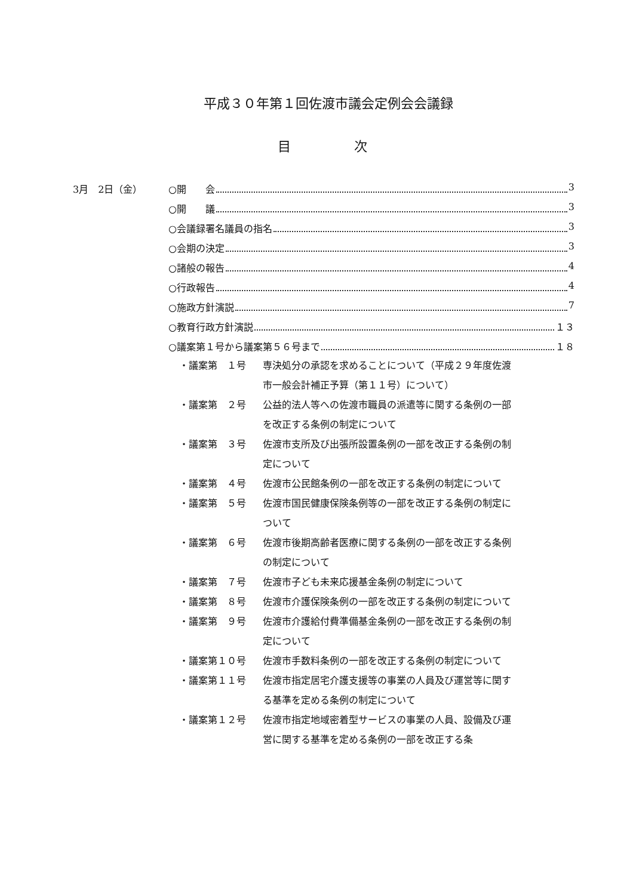平成３０年第１回佐渡市議会定例会会議録
目 次
3月　2日（金） ○開　　会 3
○開　　議 3
○会議録署名議員の指名 3
○会期の決定 3
○諸般の報告 4
○行政報告 4
○施政方針演説 7
○教育行政方針演説 １３
○議案第１号から議案第５６号まで １８
・議案第　１号 専決処分の承認を求めることについて（平成２９年度佐渡市一般会計補正予算（第１１号）について）
・議案第　２号 公益的法人等への佐渡市職員の派遣等に関する条例の一部を改正する条例の制定について
・議案第　３号 佐渡市支所及び出張所設置条例の一部を改正する条例の制定について
・議案第　４号 佐渡市公民館条例の一部を改正する条例の制定について
・議案第　５号 佐渡市国民健康保険条例等の一部を改正する条例の制定について
・議案第　６号 佐渡市後期高齢者医療に関する条例の一部を改正する条例の制定について
・議案第　７号 佐渡市子ども未来応援基金条例の制定について
・議案第　８号 佐渡市介護保険条例の一部を改正する条例の制定について
・議案第　９号 佐渡市介護給付費準備基金条例の一部を改正する条例の制定について
・議案第１０号 佐渡市手数料条例の一部を改正する条例の制定について
・議案第１１号 佐渡市指定居宅介護支援等の事業の人員及び運営等に関する基準を定める条例の制定について
・議案第１２号 佐渡市指定地域密着型サービスの事業の人員、設備及び運営に関する基準を定める条例の一部を改正する条